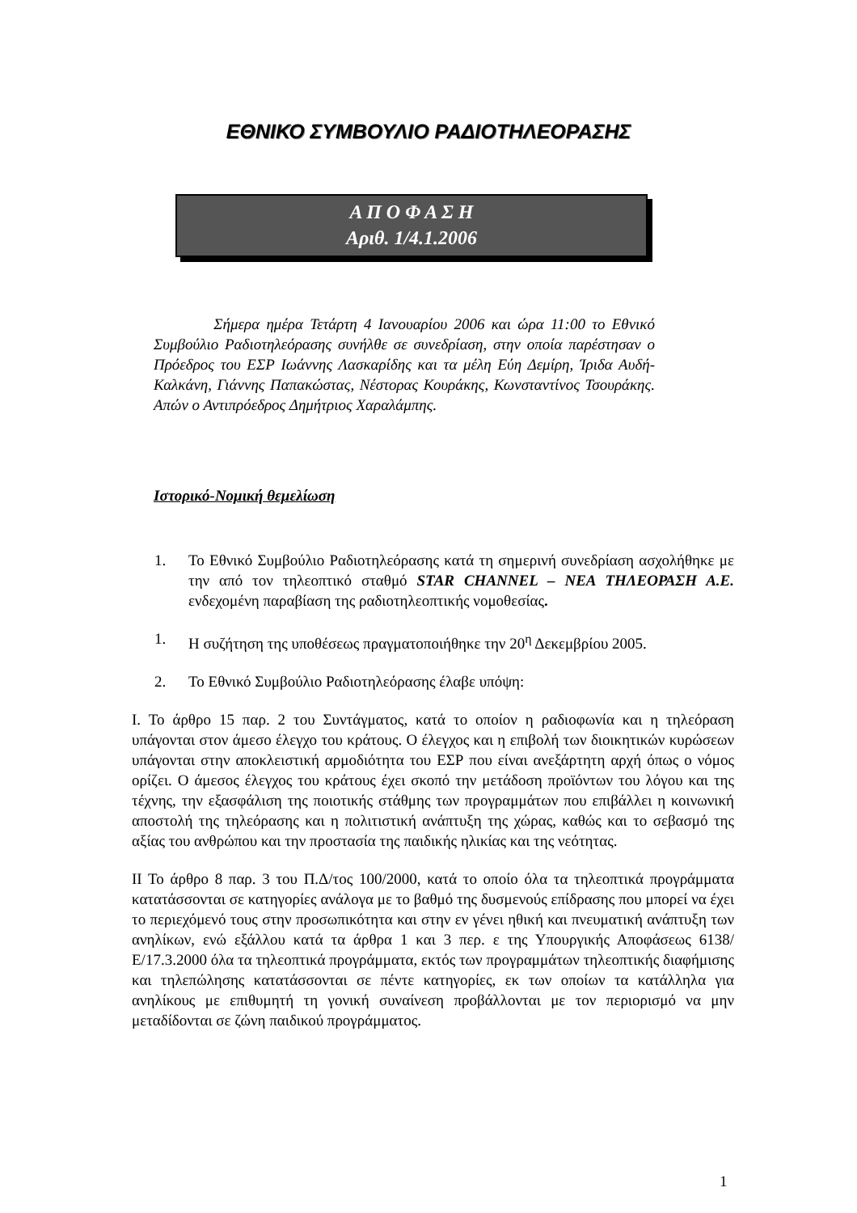ΕΘΝΙΚΟ ΣΥΜΒΟΥΛΙΟ ΡΑΔΙΟΤΗΛΕΟΡΑΣΗΣ
Α Π Ο Φ Α Σ Η
Αριθ. 1/4.1.2006
Σήμερα ημέρα Τετάρτη 4 Ιανουαρίου 2006 και ώρα 11:00 το Εθνικό Συμβούλιο Ραδιοτηλεόρασης συνήλθε σε συνεδρίαση, στην οποία παρέστησαν ο Πρόεδρος του ΕΣΡ Ιωάννης Λασκαρίδης και τα μέλη Εύη Δεμίρη, Ίριδα Αυδή-Καλκάνη, Γιάννης Παπακώστας, Νέστορας Κουράκης, Κωνσταντίνος Τσουράκης. Απών ο Αντιπρόεδρος Δημήτριος Χαραλάμπης.
Ιστορικό-Νομική θεμελίωση
1. Το Εθνικό Συμβούλιο Ραδιοτηλεόρασης κατά τη σημερινή συνεδρίαση ασχολήθηκε με την από τον τηλεοπτικό σταθμό STAR CHANNEL – ΝΕΑ ΤΗΛΕΟΡΑΣΗ Α.Ε. ενδεχομένη παραβίαση της ραδιοτηλεοπτικής νομοθεσίας.
1. Η συζήτηση της υποθέσεως πραγματοποιήθηκε την 20<sup>η</sup> Δεκεμβρίου 2005.
2. Το Εθνικό Συμβούλιο Ραδιοτηλεόρασης έλαβε υπόψη:
Ι. Το άρθρο 15 παρ. 2 του Συντάγματος, κατά το οποίον η ραδιοφωνία και η τηλεόραση υπάγονται στον άμεσο έλεγχο του κράτους. Ο έλεγχος και η επιβολή των διοικητικών κυρώσεων υπάγονται στην αποκλειστική αρμοδιότητα του ΕΣΡ που είναι ανεξάρτητη αρχή όπως ο νόμος ορίζει. Ο άμεσος έλεγχος του κράτους έχει σκοπό την μετάδοση προϊόντων του λόγου και της τέχνης, την εξασφάλιση της ποιοτικής στάθμης των προγραμμάτων που επιβάλλει η κοινωνική αποστολή της τηλεόρασης και η πολιτιστική ανάπτυξη της χώρας, καθώς και το σεβασμό της αξίας του ανθρώπου και την προστασία της παιδικής ηλικίας και της νεότητας.
ΙΙ Το άρθρο 8 παρ. 3 του Π.Δ/τος 100/2000, κατά το οποίο όλα τα τηλεοπτικά προγράμματα κατατάσσονται σε κατηγορίες ανάλογα με το βαθμό της δυσμενούς επίδρασης που μπορεί να έχει το περιεχόμενό τους στην προσωπικότητα και στην εν γένει ηθική και πνευματική ανάπτυξη των ανηλίκων, ενώ εξάλλου κατά τα άρθρα 1 και 3 περ. ε της Υπουργικής Αποφάσεως 6138/Ε/17.3.2000 όλα τα τηλεοπτικά προγράμματα, εκτός των προγραμμάτων τηλεοπτικής διαφήμισης και τηλεπώλησης κατατάσσονται σε πέντε κατηγορίες, εκ των οποίων τα κατάλληλα για ανηλίκους με επιθυμητή τη γονική συναίνεση προβάλλονται με τον περιορισμό να μην μεταδίδονται σε ζώνη παιδικού προγράμματος.
1